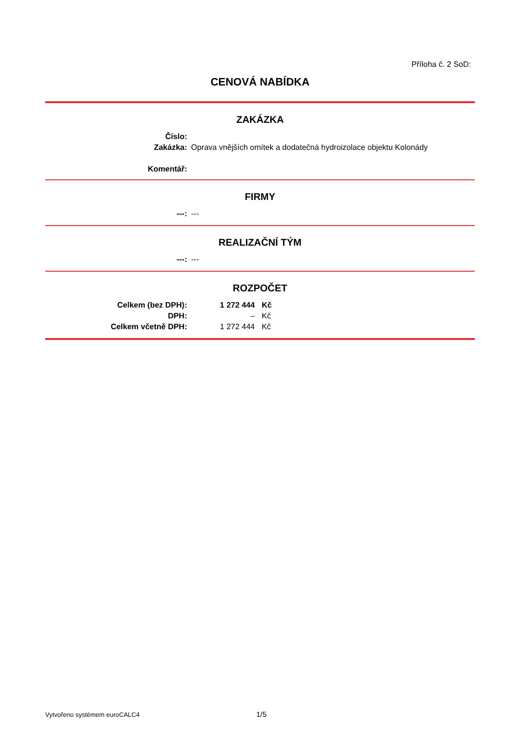Příloha č. 2 SoD:
CENOVÁ NABÍDKA
ZAKÁZKA
| Číslo: | |
| Zakázka: | Oprava vnějších omítek a dodatečná hydroizolace objektu Kolonády |
| Komentář: | |
FIRMY
| ---: | --- |
REALIZAČNÍ TÝM
| ---: | --- |
ROZPOČET
| Celkem (bez DPH): | 1 272 444 | Kč |
| DPH: | – | Kč |
| Celkem včetně DPH: | 1 272 444 | Kč |
Vytvořeno systémem euroCALC4 1/5